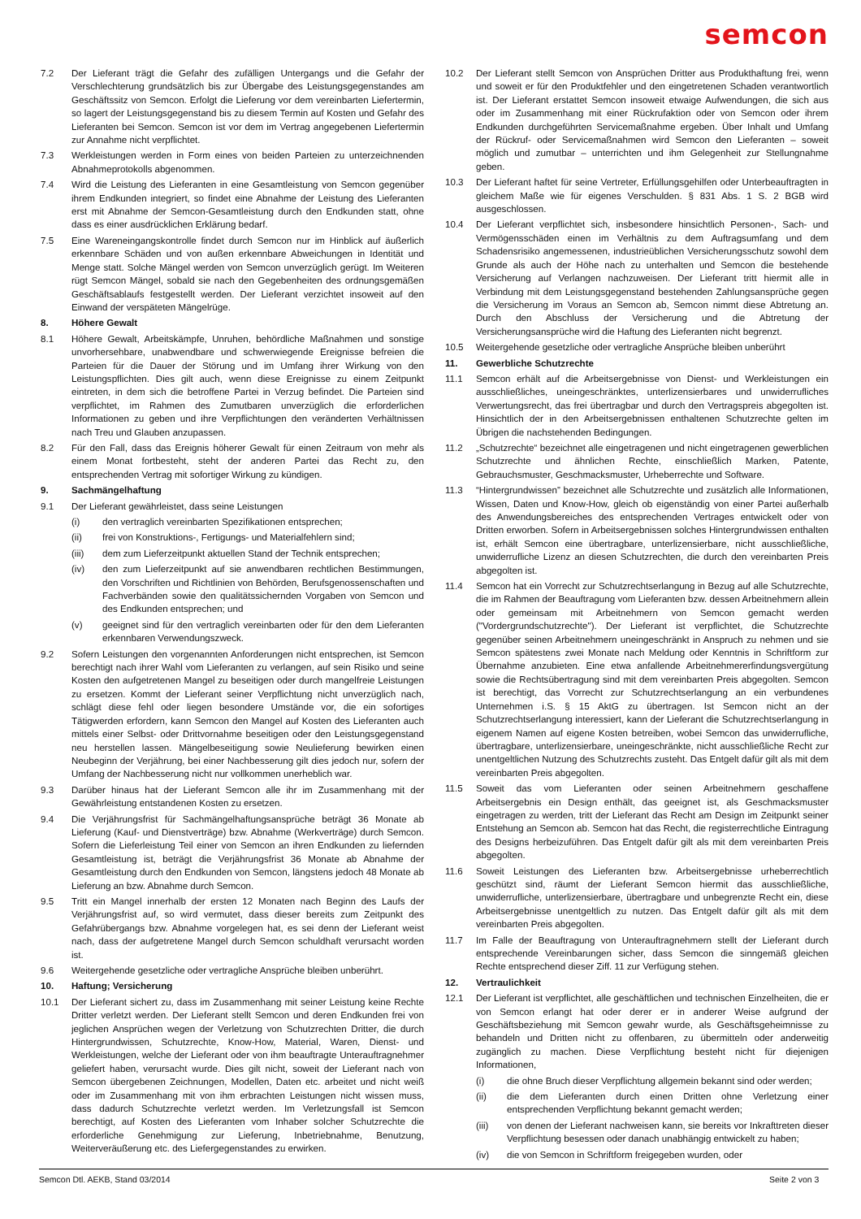semcon
7.2 Der Lieferant trägt die Gefahr des zufälligen Untergangs und die Gefahr der Verschlechterung grundsätzlich bis zur Übergabe des Leistungsgegenstandes am Geschäftssitz von Semcon. Erfolgt die Lieferung vor dem vereinbarten Liefertermin, so lagert der Leistungsgegenstand bis zu diesem Termin auf Kosten und Gefahr des Lieferanten bei Semcon. Semcon ist vor dem im Vertrag angegebenen Liefertermin zur Annahme nicht verpflichtet.
7.3 Werkleistungen werden in Form eines von beiden Parteien zu unterzeichnenden Abnahmeprotokolls abgenommen.
7.4 Wird die Leistung des Lieferanten in eine Gesamtleistung von Semcon gegenüber ihrem Endkunden integriert, so findet eine Abnahme der Leistung des Lieferanten erst mit Abnahme der Semcon-Gesamtleistung durch den Endkunden statt, ohne dass es einer ausdrücklichen Erklärung bedarf.
7.5 Eine Wareneingangskontrolle findet durch Semcon nur im Hinblick auf äußerlich erkennbare Schäden und von außen erkennbare Abweichungen in Identität und Menge statt. Solche Mängel werden von Semcon unverzüglich gerügt. Im Weiteren rügt Semcon Mängel, sobald sie nach den Gegebenheiten des ordnungsgemäßen Geschäftsablaufs festgestellt werden. Der Lieferant verzichtet insoweit auf den Einwand der verspäteten Mängelrüge.
8. Höhere Gewalt
8.1 Höhere Gewalt, Arbeitskämpfe, Unruhen, behördliche Maßnahmen und sonstige unvorhersehbare, unabwendbare und schwerwiegende Ereignisse befreien die Parteien für die Dauer der Störung und im Umfang ihrer Wirkung von den Leistungspflichten. Dies gilt auch, wenn diese Ereignisse zu einem Zeitpunkt eintreten, in dem sich die betroffene Partei in Verzug befindet. Die Parteien sind verpflichtet, im Rahmen des Zumutbaren unverzüglich die erforderlichen Informationen zu geben und ihre Verpflichtungen den veränderten Verhältnissen nach Treu und Glauben anzupassen.
8.2 Für den Fall, dass das Ereignis höherer Gewalt für einen Zeitraum von mehr als einem Monat fortbesteht, steht der anderen Partei das Recht zu, den entsprechenden Vertrag mit sofortiger Wirkung zu kündigen.
9. Sachmängelhaftung
9.1 Der Lieferant gewährleistet, dass seine Leistungen
(i) den vertraglich vereinbarten Spezifikationen entsprechen;
(ii) frei von Konstruktions-, Fertigungs- und Materialfehlern sind;
(iii) dem zum Lieferzeitpunkt aktuellen Stand der Technik entsprechen;
(iv) den zum Lieferzeitpunkt auf sie anwendbaren rechtlichen Bestimmungen, den Vorschriften und Richtlinien von Behörden, Berufsgenossenschaften und Fachverbänden sowie den qualitätssichernden Vorgaben von Semcon und des Endkunden entsprechen; und
(v) geeignet sind für den vertraglich vereinbarten oder für den dem Lieferanten erkennbaren Verwendungszweck.
9.2 Sofern Leistungen den vorgenannten Anforderungen nicht entsprechen, ist Semcon berechtigt nach ihrer Wahl vom Lieferanten zu verlangen, auf sein Risiko und seine Kosten den aufgetretenen Mangel zu beseitigen oder durch mangelfreie Leistungen zu ersetzen. Kommt der Lieferant seiner Verpflichtung nicht unverzüglich nach, schlägt diese fehl oder liegen besondere Umstände vor, die ein sofortiges Tätigwerden erfordern, kann Semcon den Mangel auf Kosten des Lieferanten auch mittels einer Selbst- oder Drittvornahme beseitigen oder den Leistungsgegenstand neu herstellen lassen. Mängelbeseitigung sowie Neulieferung bewirken einen Neubeginn der Verjährung, bei einer Nachbesserung gilt dies jedoch nur, sofern der Umfang der Nachbesserung nicht nur vollkommen unerheblich war.
9.3 Darüber hinaus hat der Lieferant Semcon alle ihr im Zusammenhang mit der Gewährleistung entstandenen Kosten zu ersetzen.
9.4 Die Verjährungsfrist für Sachmängelhaftungsansprüche beträgt 36 Monate ab Lieferung (Kauf- und Dienstverträge) bzw. Abnahme (Werkverträge) durch Semcon. Sofern die Lieferleistung Teil einer von Semcon an ihren Endkunden zu liefernden Gesamtleistung ist, beträgt die Verjährungsfrist 36 Monate ab Abnahme der Gesamtleistung durch den Endkunden von Semcon, längstens jedoch 48 Monate ab Lieferung an bzw. Abnahme durch Semcon.
9.5 Tritt ein Mangel innerhalb der ersten 12 Monaten nach Beginn des Laufs der Verjährungsfrist auf, so wird vermutet, dass dieser bereits zum Zeitpunkt des Gefahrübergangs bzw. Abnahme vorgelegen hat, es sei denn der Lieferant weist nach, dass der aufgetretene Mangel durch Semcon schuldhaft verursacht worden ist.
9.6 Weitergehende gesetzliche oder vertragliche Ansprüche bleiben unberührt.
10. Haftung; Versicherung
10.1 Der Lieferant sichert zu, dass im Zusammenhang mit seiner Leistung keine Rechte Dritter verletzt werden. Der Lieferant stellt Semcon und deren Endkunden frei von jeglichen Ansprüchen wegen der Verletzung von Schutzrechten Dritter, die durch Hintergrundwissen, Schutzrechte, Know-How, Material, Waren, Dienst- und Werkleistungen, welche der Lieferant oder von ihm beauftragte Unterauftragnehmer geliefert haben, verursacht wurde. Dies gilt nicht, soweit der Lieferant nach von Semcon übergebenen Zeichnungen, Modellen, Daten etc. arbeitet und nicht weiß oder im Zusammenhang mit von ihm erbrachten Leistungen nicht wissen muss, dass dadurch Schutzrechte verletzt werden. Im Verletzungsfall ist Semcon berechtigt, auf Kosten des Lieferanten vom Inhaber solcher Schutzrechte die erforderliche Genehmigung zur Lieferung, Inbetriebnahme, Benutzung, Weiterveräußerung etc. des Liefergegenstandes zu erwirken.
10.2 Der Lieferant stellt Semcon von Ansprüchen Dritter aus Produkthaftung frei, wenn und soweit er für den Produktfehler und den eingetretenen Schaden verantwortlich ist. Der Lieferant erstattet Semcon insoweit etwaige Aufwendungen, die sich aus oder im Zusammenhang mit einer Rückrufaktion oder von Semcon oder ihrem Endkunden durchgeführten Servicemaßnahme ergeben. Über Inhalt und Umfang der Rückruf- oder Servicemaßnahmen wird Semcon den Lieferanten – soweit möglich und zumutbar – unterrichten und ihm Gelegenheit zur Stellungnahme geben.
10.3 Der Lieferant haftet für seine Vertreter, Erfüllungsgehilfen oder Unterbeauftragten in gleichem Maße wie für eigenes Verschulden. § 831 Abs. 1 S. 2 BGB wird ausgeschlossen.
10.4 Der Lieferant verpflichtet sich, insbesondere hinsichtlich Personen-, Sach- und Vermögensschäden einen im Verhältnis zu dem Auftragsumfang und dem Schadensrisiko angemessenen, industrieüblichen Versicherungsschutz sowohl dem Grunde als auch der Höhe nach zu unterhalten und Semcon die bestehende Versicherung auf Verlangen nachzuweisen. Der Lieferant tritt hiermit alle in Verbindung mit dem Leistungsgegenstand bestehenden Zahlungsansprüche gegen die Versicherung im Voraus an Semcon ab, Semcon nimmt diese Abtretung an. Durch den Abschluss der Versicherung und die Abtretung der Versicherungsansprüche wird die Haftung des Lieferanten nicht begrenzt.
10.5 Weitergehende gesetzliche oder vertragliche Ansprüche bleiben unberührt
11. Gewerbliche Schutzrechte
11.1 Semcon erhält auf die Arbeitsergebnisse von Dienst- und Werkleistungen ein ausschließliches, uneingeschränktes, unterlizensierbares und unwiderrufliches Verwertungsrecht, das frei übertragbar und durch den Vertragspreis abgegolten ist. Hinsichtlich der in den Arbeitsergebnissen enthaltenen Schutzrechte gelten im Übrigen die nachstehenden Bedingungen.
11.2 „Schutzrechte“ bezeichnet alle eingetragenen und nicht eingetragenen gewerblichen Schutzrechte und ähnlichen Rechte, einschließlich Marken, Patente, Gebrauchsmuster, Geschmacksmuster, Urheberrechte und Software.
11.3 “Hintergrundwissen” bezeichnet alle Schutzrechte und zusätzlich alle Informationen, Wissen, Daten und Know-How, gleich ob eigenständig von einer Partei außerhalb des Anwendungsbereiches des entsprechenden Vertrages entwickelt oder von Dritten erworben. Sofern in Arbeitsergebnissen solches Hintergrundwissen enthalten ist, erhält Semcon eine übertragbare, unterlizensierbare, nicht ausschließliche, unwiderrufliche Lizenz an diesen Schutzrechten, die durch den vereinbarten Preis abgegolten ist.
11.4 Semcon hat ein Vorrecht zur Schutzrechtserlangung in Bezug auf alle Schutzrechte, die im Rahmen der Beauftragung vom Lieferanten bzw. dessen Arbeitnehmern allein oder gemeinsam mit Arbeitnehmern von Semcon gemacht werden ("Vordergrundschutzrechte"). Der Lieferant ist verpflichtet, die Schutzrechte gegenüber seinen Arbeitnehmern uneingeschränkt in Anspruch zu nehmen und sie Semcon spätestens zwei Monate nach Meldung oder Kenntnis in Schriftform zur Übernahme anzubieten. Eine etwa anfallende Arbeitnehmererfindungsvergütung sowie die Rechtsübertragung sind mit dem vereinbarten Preis abgegolten. Semcon ist berechtigt, das Vorrecht zur Schutzrechtserlangung an ein verbundenes Unternehmen i.S. § 15 AktG zu übertragen. Ist Semcon nicht an der Schutzrechtserlangung interessiert, kann der Lieferant die Schutzrechtserlangung in eigenem Namen auf eigene Kosten betreiben, wobei Semcon das unwiderrufliche, übertragbare, unterlizensierbare, uneingeschränkte, nicht ausschließliche Recht zur unentgeltlichen Nutzung des Schutzrechts zusteht. Das Entgelt dafür gilt als mit dem vereinbarten Preis abgegolten.
11.5 Soweit das vom Lieferanten oder seinen Arbeitnehmern geschaffene Arbeitsergebnis ein Design enthält, das geeignet ist, als Geschmacksmuster eingetragen zu werden, tritt der Lieferant das Recht am Design im Zeitpunkt seiner Entstehung an Semcon ab. Semcon hat das Recht, die registerrechtliche Eintragung des Designs herbeizuführen. Das Entgelt dafür gilt als mit dem vereinbarten Preis abgegolten.
11.6 Soweit Leistungen des Lieferanten bzw. Arbeitsergebnisse urheberrechtlich geschützt sind, räumt der Lieferant Semcon hiermit das ausschließliche, unwiderrufliche, unterlizensierbare, übertragbare und unbegrenzte Recht ein, diese Arbeitsergebnisse unentgeltlich zu nutzen. Das Entgelt dafür gilt als mit dem vereinbarten Preis abgegolten.
11.7 Im Falle der Beauftragung von Unterauftragnehmern stellt der Lieferant durch entsprechende Vereinbarungen sicher, dass Semcon die sinngemäß gleichen Rechte entsprechend dieser Ziff. 11 zur Verfügung stehen.
12. Vertraulichkeit
12.1 Der Lieferant ist verpflichtet, alle geschäftlichen und technischen Einzelheiten, die er von Semcon erlangt hat oder derer er in anderer Weise aufgrund der Geschäftsbeziehung mit Semcon gewahr wurde, als Geschäftsgeheimnisse zu behandeln und Dritten nicht zu offenbaren, zu übermitteln oder anderweitig zugänglich zu machen. Diese Verpflichtung besteht nicht für diejenigen Informationen,
(i) die ohne Bruch dieser Verpflichtung allgemein bekannt sind oder werden;
(ii) die dem Lieferanten durch einen Dritten ohne Verletzung einer entsprechenden Verpflichtung bekannt gemacht werden;
(iii) von denen der Lieferant nachweisen kann, sie bereits vor Inkrafttreten dieser Verpflichtung besessen oder danach unabhängig entwickelt zu haben;
(iv) die von Semcon in Schriftform freigegeben wurden, oder
Semcon Dtl. AEKB, Stand 03/2014 Seite 2 von 3